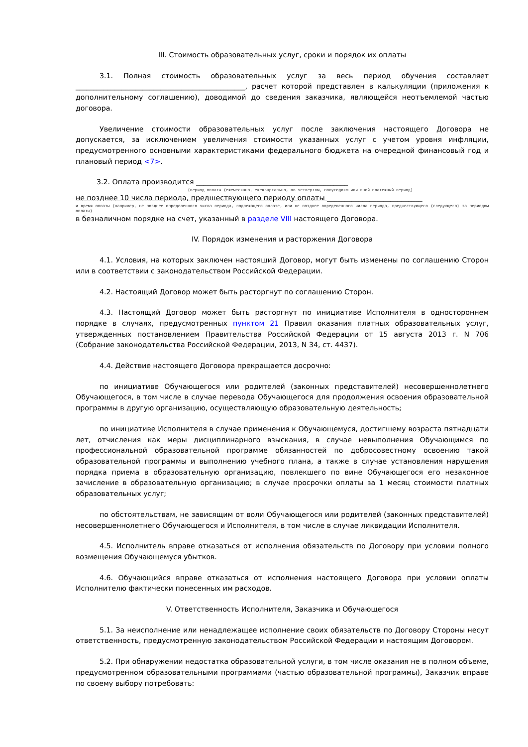III. Стоимость образовательных услуг, сроки и порядок их оплаты
3.1. Полная стоимость образовательных услуг за весь период обучения составляет ________________________________________________, расчет которой представлен в калькуляции (приложения к дополнительному соглашению), доводимой до сведения заказчика, являющейся неотъемлемой частью договора.
Увеличение стоимости образовательных услуг после заключения настоящего Договора не допускается, за исключением увеличения стоимости указанных услуг с учетом уровня инфляции, предусмотренного основными характеристиками федерального бюджета на очередной финансовый год и плановый период <7>.
3.2. Оплата производится ___________________________________________
(период оплаты (ежемесячно, ежеквартально, по четвертям, полугодиям или иной платежный период)
не позднее 10 числа периода, предшествующего периоду оплаты ___________________________
и время оплаты (например, не позднее определенного числа периода, подлежащего оплате, или не позднее определенного числа периода, предшествующего (следующего) за периодом оплаты)
в безналичном порядке на счет, указанный в разделе VIII настоящего Договора.
IV. Порядок изменения и расторжения Договора
4.1. Условия, на которых заключен настоящий Договор, могут быть изменены по соглашению Сторон или в соответствии с законодательством Российской Федерации.
4.2. Настоящий Договор может быть расторгнут по соглашению Сторон.
4.3. Настоящий Договор может быть расторгнут по инициативе Исполнителя в одностороннем порядке в случаях, предусмотренных пунктом 21 Правил оказания платных образовательных услуг, утвержденных постановлением Правительства Российской Федерации от 15 августа 2013 г. N 706 (Собрание законодательства Российской Федерации, 2013, N 34, ст. 4437).
4.4. Действие настоящего Договора прекращается досрочно:
по инициативе Обучающегося или родителей (законных представителей) несовершеннолетнего Обучающегося, в том числе в случае перевода Обучающегося для продолжения освоения образовательной программы в другую организацию, осуществляющую образовательную деятельность;
по инициативе Исполнителя в случае применения к Обучающемуся, достигшему возраста пятнадцати лет, отчисления как меры дисциплинарного взыскания, в случае невыполнения Обучающимся по профессиональной образовательной программе обязанностей по добросовестному освоению такой образовательной программы и выполнению учебного плана, а также в случае установления нарушения порядка приема в образовательную организацию, повлекшего по вине Обучающегося его незаконное зачисление в образовательную организацию; в случае просрочки оплаты за 1 месяц стоимости платных образовательных услуг;
по обстоятельствам, не зависящим от воли Обучающегося или родителей (законных представителей) несовершеннолетнего Обучающегося и Исполнителя, в том числе в случае ликвидации Исполнителя.
4.5. Исполнитель вправе отказаться от исполнения обязательств по Договору при условии полного возмещения Обучающемуся убытков.
4.6. Обучающийся вправе отказаться от исполнения настоящего Договора при условии оплаты Исполнителю фактически понесенных им расходов.
V. Ответственность Исполнителя, Заказчика и Обучающегося
5.1. За неисполнение или ненадлежащее исполнение своих обязательств по Договору Стороны несут ответственность, предусмотренную законодательством Российской Федерации и настоящим Договором.
5.2. При обнаружении недостатка образовательной услуги, в том числе оказания не в полном объеме, предусмотренном образовательными программами (частью образовательной программы), Заказчик вправе по своему выбору потребовать: